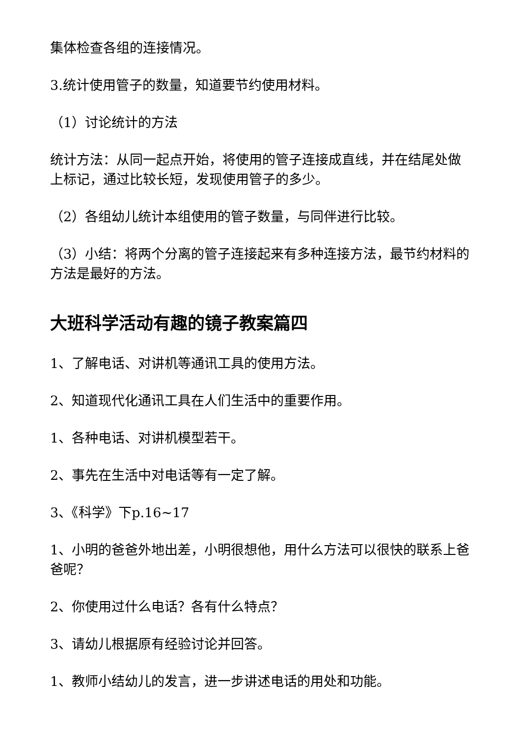集体检查各组的连接情况。
3.统计使用管子的数量，知道要节约使用材料。
（1）讨论统计的方法
统计方法：从同一起点开始，将使用的管子连接成直线，并在结尾处做上标记，通过比较长短，发现使用管子的多少。
（2）各组幼儿统计本组使用的管子数量，与同伴进行比较。
（3）小结：将两个分离的管子连接起来有多种连接方法，最节约材料的方法是最好的方法。
大班科学活动有趣的镜子教案篇四
1、了解电话、对讲机等通讯工具的使用方法。
2、知道现代化通讯工具在人们生活中的重要作用。
1、各种电话、对讲机模型若干。
2、事先在生活中对电话等有一定了解。
3、《科学》下p.16~17
1、小明的爸爸外地出差，小明很想他，用什么方法可以很快的联系上爸爸呢？
2、你使用过什么电话？各有什么特点？
3、请幼儿根据原有经验讨论并回答。
1、教师小结幼儿的发言，进一步讲述电话的用处和功能。